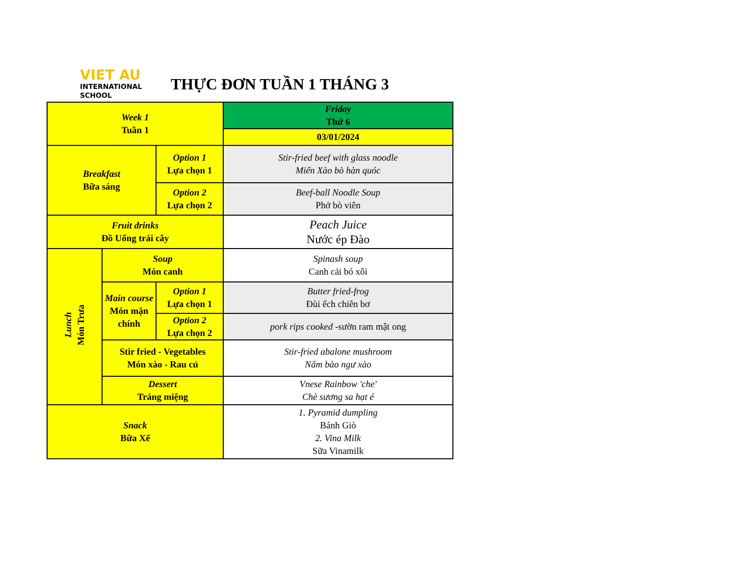VIET AU
INTERNATIONAL
SCHOOL
THỰC ĐƠN TUẦN 1 THÁNG 3
| Week 1 Tuần 1 | | | Friday Thứ 6 |
| | | | 03/01/2024 |
| Breakfast Bữa sáng | | Option 1 Lựa chọn 1 | Stir-fried beef with glass noodle Miến Xào bò hàn quóc |
| | | Option 2 Lựa chọn 2 | Beef-ball Noodle Soup Phở bò viên |
| Fruit drinks Đồ Uống trái cây | | | Peach Juice Nước ép Đào |
| Lunch Món Trưa | Soup Món canh | | Spinash soup Canh cải bó xôi |
| | Main course Món mặn chính | Option 1 Lựa chọn 1 | Butter fried-frog Đùi ếch chiên bơ |
| | | Option 2 Lựa chọn 2 | pork rips cooked -sườn ram mật ong |
| | Stir fried - Vegetables Món xào - Rau củ | | Stir-fried abalone mushroom Nấm bào ngư xào |
| | Dessert Tráng miệng | | Vnese Rainbow 'che' Chè sương sa hạt é |
| Snack Bữa Xế | | | 1. Pyramid dumpling Bánh Giò 2. Vina Milk Sữa Vinamilk |